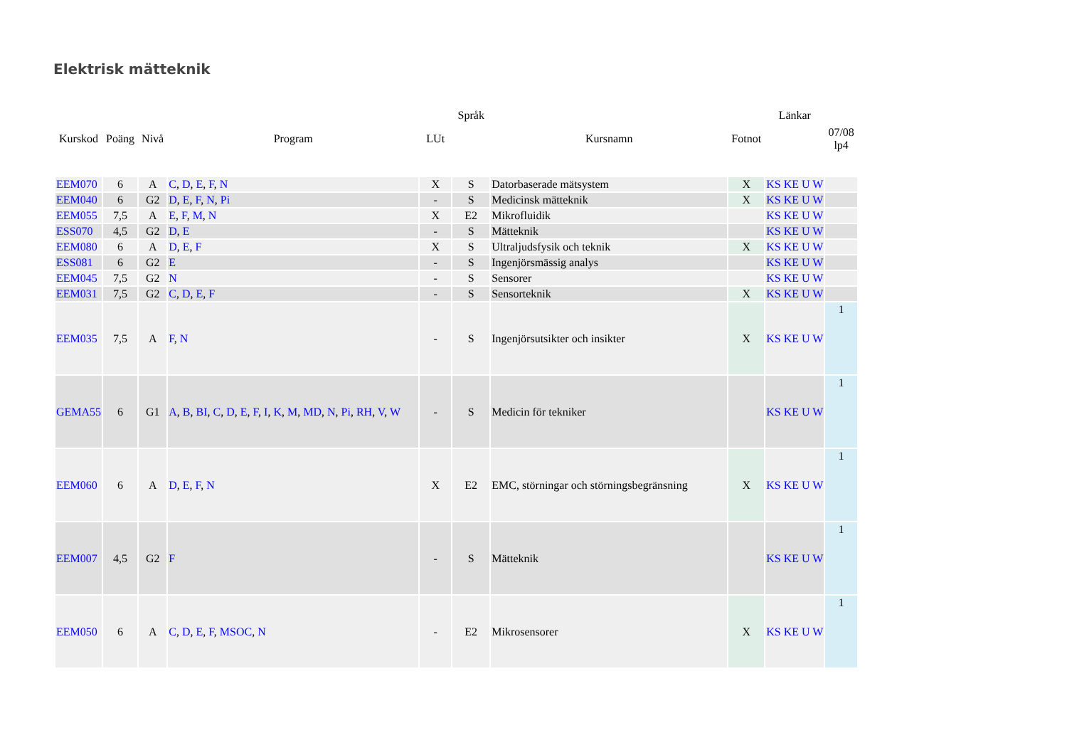Elektrisk mätteknik
| | | | | | Språk | | | Länkar | |
| --- | --- | --- | --- | --- | --- | --- | --- | --- | --- |
| Kurskod | Poäng | Nivå | Program | LUt | | Kursnamn | Fotnot | | 07/08 lp4 |
| EEM070 | 6 | A | C , D , E , F , N | X | S | Datorbaserade mätsystem | X | KS KE U W | |
| EEM040 | 6 | G2 | D , E , F , N , Pi | - | S | Medicinsk mätteknik | X | KS KE U W | |
| EEM055 | 7,5 | A | E , F , M , N | X | E2 | Mikrofluidik | | KS KE U W | |
| ESS070 | 4,5 | G2 | D , E | - | S | Mätteknik | | KS KE U W | |
| EEM080 | 6 | A | D , E , F | X | S | Ultraljudsfysik och teknik | X | KS KE U W | |
| ESS081 | 6 | G2 | E | - | S | Ingenjörsmässig analys | | KS KE U W | |
| EEM045 | 7,5 | G2 | N | - | S | Sensorer | | KS KE U W | |
| EEM031 | 7,5 | G2 | C , D , E , F | - | S | Sensorteknik | X | KS KE U W | |
| EEM035 | 7,5 | A | F , N | - | S | Ingenjörsutsikter och insikter | X | KS KE U W | 1 |
| GEMA55 | 6 | G1 | A , B , BI , C , D , E , F , I , K , M , MD , N , Pi , RH , V , W | - | S | Medicin för tekniker | | KS KE U W | 1 |
| EEM060 | 6 | A | D , E , F , N | X | E2 | EMC, störningar och störningsbegränsning | X | KS KE U W | 1 |
| EEM007 | 4,5 | G2 | F | - | S | Mätteknik | | KS KE U W | 1 |
| EEM050 | 6 | A | C , D , E , F , MSOC , N | - | E2 | Mikrosensorer | X | KS KE U W | 1 |